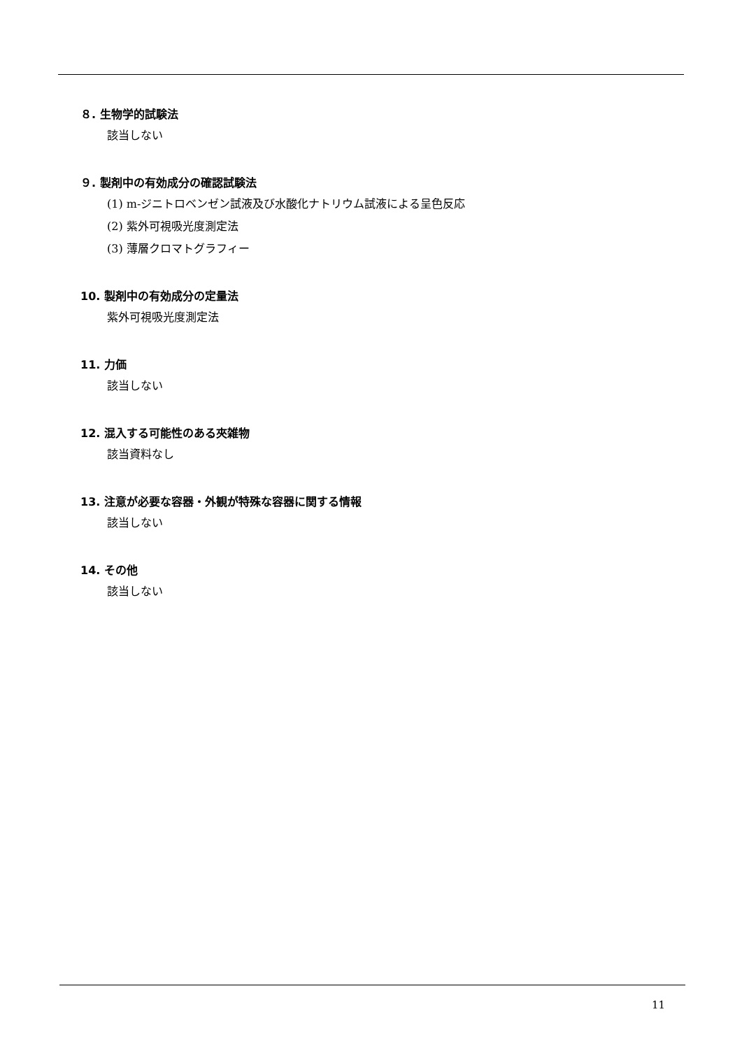８. 生物学的試験法
該当しない
９. 製剤中の有効成分の確認試験法
(1) m-ジニトロベンゼン試液及び水酸化ナトリウム試液による呈色反応
(2) 紫外可視吸光度測定法
(3) 薄層クロマトグラフィー
10. 製剤中の有効成分の定量法
紫外可視吸光度測定法
11. 力価
該当しない
12. 混入する可能性のある夾雑物
該当資料なし
13. 注意が必要な容器・外観が特殊な容器に関する情報
該当しない
14. その他
該当しない
11